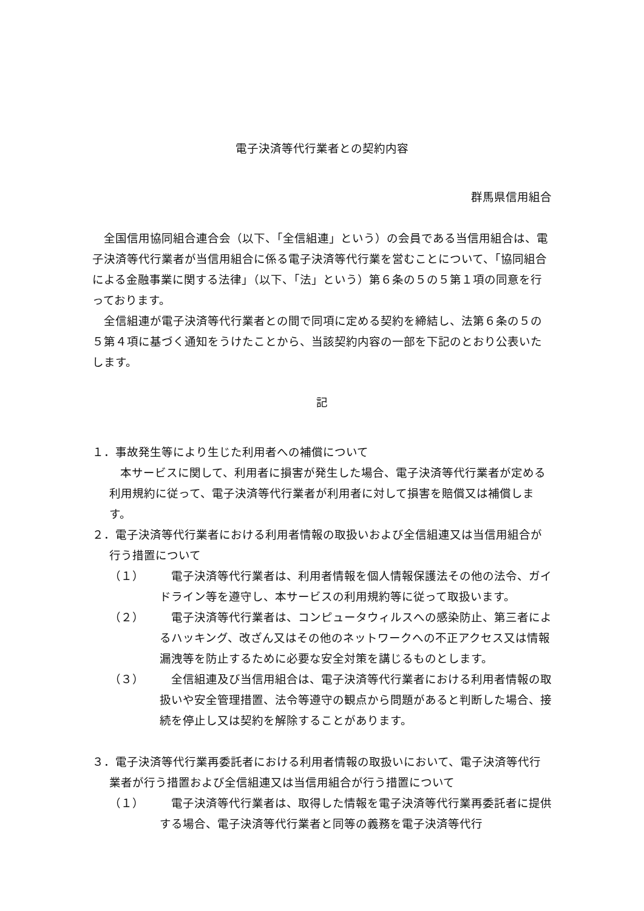電子決済等代行業者との契約内容
群馬県信用組合
全国信用協同組合連合会（以下、「全信組連」という）の会員である当信用組合は、電子決済等代行業者が当信用組合に係る電子決済等代行業を営むことについて、「協同組合による金融事業に関する法律」（以下、「法」という）第６条の５の５第１項の同意を行っております。
全信組連が電子決済等代行業者との間で同項に定める契約を締結し、法第６条の５の５第４項に基づく通知をうけたことから、当該契約内容の一部を下記のとおり公表いたします。
記
１．事故発生等により生じた利用者への補償について
本サービスに関して、利用者に損害が発生した場合、電子決済等代行業者が定める利用規約に従って、電子決済等代行業者が利用者に対して損害を賠償又は補償します。
２．電子決済等代行業者における利用者情報の取扱いおよび全信組連又は当信用組合が行う措置について
（１） 電子決済等代行業者は、利用者情報を個人情報保護法その他の法令、ガイドライン等を遵守し、本サービスの利用規約等に従って取扱います。
（２） 電子決済等代行業者は、コンピュータウィルスへの感染防止、第三者によるハッキング、改ざん又はその他のネットワークへの不正アクセス又は情報漏洩等を防止するために必要な安全対策を講じるものとします。
（３） 全信組連及び当信用組合は、電子決済等代行業者における利用者情報の取扱いや安全管理措置、法令等遵守の観点から問題があると判断した場合、接続を停止し又は契約を解除することがあります。
３．電子決済等代行業再委託者における利用者情報の取扱いにおいて、電子決済等代行業者が行う措置および全信組連又は当信用組合が行う措置について
（１） 電子決済等代行業者は、取得した情報を電子決済等代行業再委託者に提供する場合、電子決済等代行業者と同等の義務を電子決済等代行